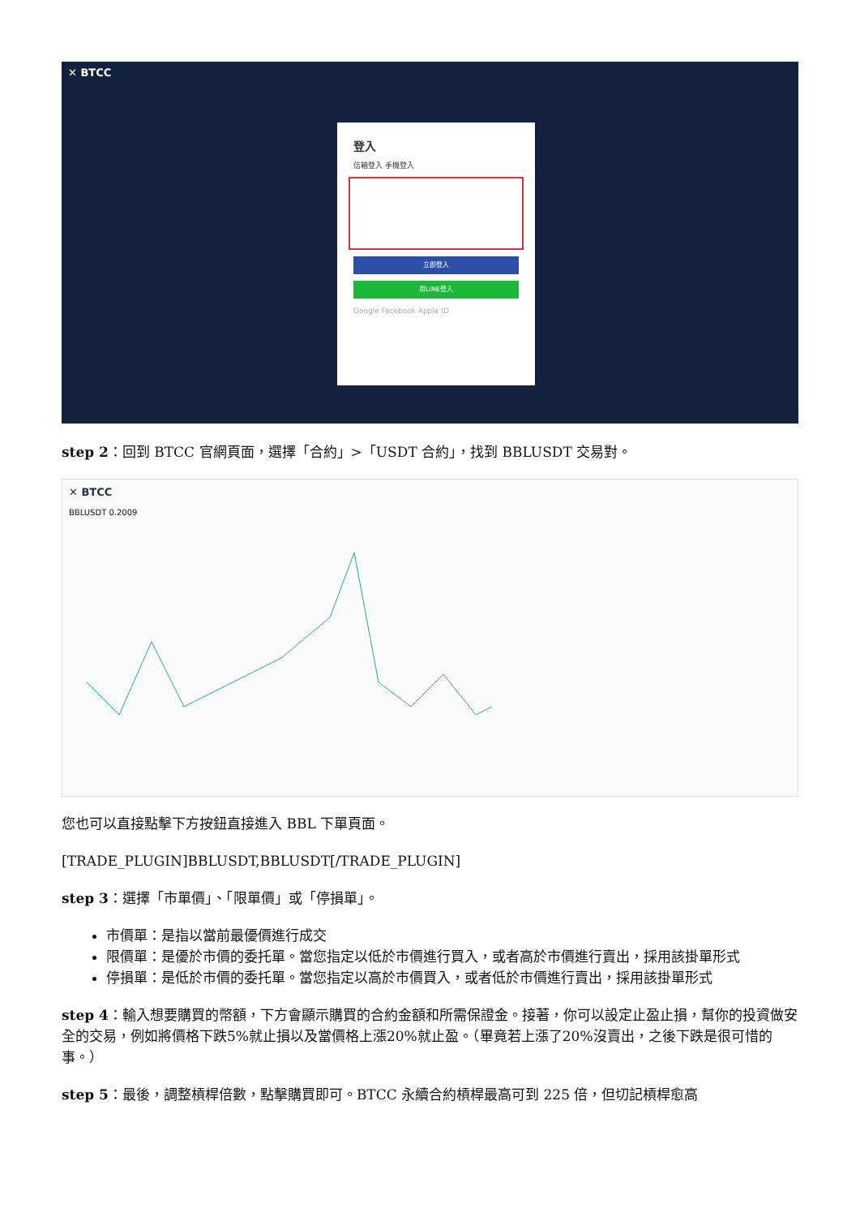✕ BTCC
登入
信箱登入 手機登入
立即登入
用LINE登入
Google Facebook Apple ID
step 2：回到 BTCC 官網頁面，選擇「合約」>「USDT 合約」，找到 BBLUSDT 交易對。
✕ BTCC
BBLUSDT 0.2009
您也可以直接點擊下方按鈕直接進入 BBL 下單頁面。
[TRADE_PLUGIN]BBLUSDT,BBLUSDT[/TRADE_PLUGIN]
step 3：選擇「市單價」、「限單價」或「停損單」。
市價單：是指以當前最優價進行成交
限價單：是優於市價的委托單。當您指定以低於市價進行買入，或者高於市價進行賣出，採用該掛單形式
停損單：是低於市價的委托單。當您指定以高於市價買入，或者低於市價進行賣出，採用該掛單形式
step 4：輸入想要購買的幣額，下方會顯示購買的合約金額和所需保證金。接著，你可以設定止盈止損，幫你的投資做安全的交易，例如將價格下跌5%就止損以及當價格上漲20%就止盈。（畢竟若上漲了20%沒賣出，之後下跌是很可惜的事。）
step 5：最後，調整槓桿倍數，點擊購買即可。BTCC 永續合約槓桿最高可到 225 倍，但切記槓桿愈高